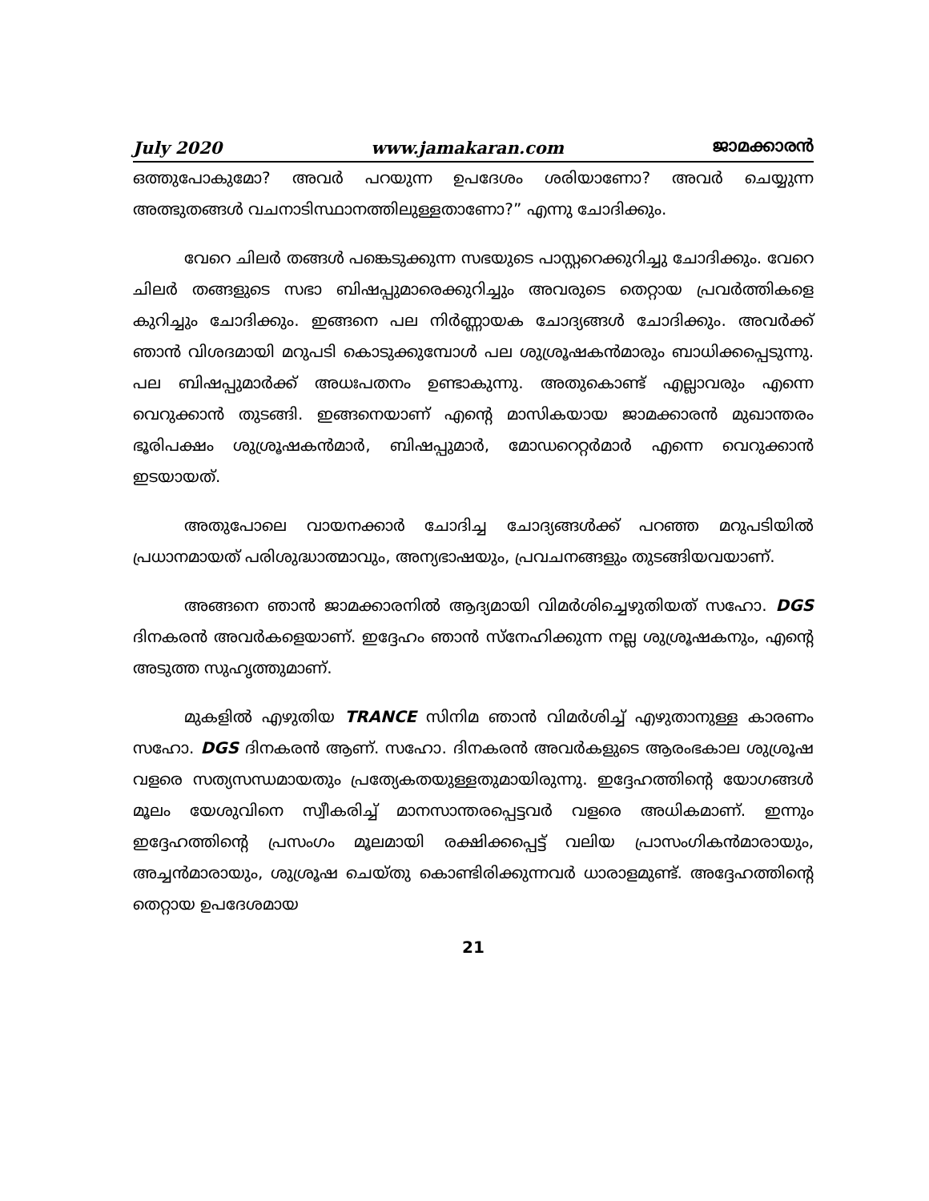July 2020 www.jamakaran.com ജാമക്കാരൻ
ഒത്തുപോകുമോ? അവർ പറയുന്ന ഉപദേശം ശരിയാണോ? അവർ ചെയ്യുന്ന അത്ഭുതങ്ങൾ വചനാടിസ്ഥാനത്തിലുള്ളതാണോ?” എന്നു ചോദിക്കും.
വേറെ ചിലർ തങ്ങൾ പങ്കെടുക്കുന്ന സഭയുടെ പാസ്റ്ററെക്കുറിച്ചു ചോദിക്കും. വേറെ ചിലർ തങ്ങളുടെ സഭാ ബിഷപ്പുമാരെക്കുറിച്ചും അവരുടെ തെറ്റായ പ്രവർത്തികളെ കുറിച്ചും ചോദിക്കും. ഇങ്ങനെ പല നിർണ്ണായക ചോദ്യങ്ങൾ ചോദിക്കും. അവർക്ക് ഞാൻ വിശദമായി മറുപടി കൊടുക്കുമ്പോൾ പല ശുശ്രൂഷകൻമാരും ബാധിക്കപ്പെടുന്നു. പല ബിഷപ്പുമാർക്ക് അധഃപതനം ഉണ്ടാകുന്നു. അതുകൊണ്ട് എല്ലാവരും എന്നെ വെറുക്കാൻ തുടങ്ങി. ഇങ്ങനെയാണ് എന്റെ മാസികയായ ജാമക്കാരൻ മുഖാന്തരം ഭൂരിപക്ഷം ശുശ്രൂഷകൻമാർ, ബിഷപ്പുമാർ, മോഡറെറ്റർമാർ എന്നെ വെറുക്കാൻ ഇടയായത്.
അതുപോലെ വായനക്കാർ ചോദിച്ച ചോദ്യങ്ങൾക്ക് പറഞ്ഞ മറുപടിയിൽ പ്രധാനമായത് പരിശുദ്ധാത്മാവും, അന്യഭാഷയും, പ്രവചനങ്ങളും തുടങ്ങിയവയാണ്.
അങ്ങനെ ഞാൻ ജാമക്കാരനിൽ ആദ്യമായി വിമർശിച്ചെഴുതിയത് സഹോ. DGS ദിനകരൻ അവർകളെയാണ്. ഇദ്ദേഹം ഞാൻ സ്നേഹിക്കുന്ന നല്ല ശുശ്രൂഷകനും, എന്റെ അടുത്ത സുഹൃത്തുമാണ്.
മുകളിൽ എഴുതിയ TRANCE സിനിമ ഞാൻ വിമർശിച്ച് എഴുതാനുള്ള കാരണം സഹോ. DGS ദിനകരൻ ആണ്. സഹോ. ദിനകരൻ അവർകളുടെ ആരംഭകാല ശുശ്രൂഷ വളരെ സത്യസന്ധമായതും പ്രത്യേകതയുള്ളതുമായിരുന്നു. ഇദ്ദേഹത്തിന്റെ യോഗങ്ങൾ മൂലം യേശുവിനെ സ്വീകരിച്ച് മാനസാന്തരപ്പെട്ടവർ വളരെ അധികമാണ്. ഇന്നും ഇദ്ദേഹത്തിന്റെ പ്രസംഗം മൂലമായി രക്ഷിക്കപ്പെട്ട് വലിയ പ്രാസംഗികൻമാരായും, അച്ചൻമാരായും, ശുശ്രൂഷ ചെയ്തു കൊണ്ടിരിക്കുന്നവർ ധാരാളമുണ്ട്. അദ്ദേഹത്തിന്റെ തെറ്റായ ഉപദേശമായ
21